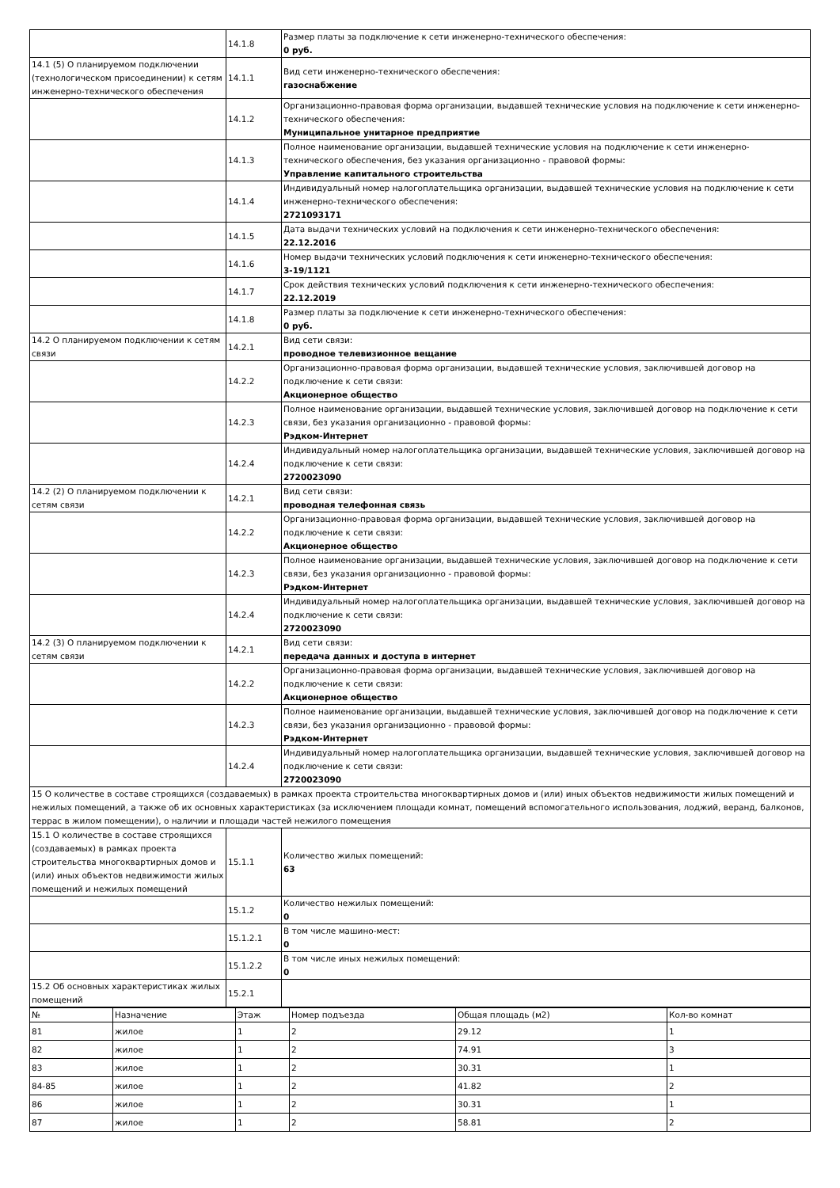| | 14.1.8 | Размер платы за подключение к сети инженерно-технического обеспечения: 0 руб. |
| 14.1 (5) О планируемом подключении (технологическом присоединении) к сетям инженерно-технического обеспечения | 14.1.1 | Вид сети инженерно-технического обеспечения: газоснабжение |
| | 14.1.2 | Организационно-правовая форма организации, выдавшей технические условия на подключение к сети инженерно-технического обеспечения: Муниципальное унитарное предприятие |
| | 14.1.3 | Полное наименование организации, выдавшей технические условия на подключение к сети инженерно-технического обеспечения, без указания организационно - правовой формы: Управление капитального строительства |
| | 14.1.4 | Индивидуальный номер налогоплательщика организации, выдавшей технические условия на подключение к сети инженерно-технического обеспечения: 2721093171 |
| | 14.1.5 | Дата выдачи технических условий на подключения к сети инженерно-технического обеспечения: 22.12.2016 |
| | 14.1.6 | Номер выдачи технических условий подключения к сети инженерно-технического обеспечения: 3-19/1121 |
| | 14.1.7 | Срок действия технических условий подключения к сети инженерно-технического обеспечения: 22.12.2019 |
| | 14.1.8 | Размер платы за подключение к сети инженерно-технического обеспечения: 0 руб. |
| 14.2 О планируемом подключении к сетям связи | 14.2.1 | Вид сети связи: проводное телевизионное вещание |
| | 14.2.2 | Организационно-правовая форма организации, выдавшей технические условия, заключившей договор на подключение к сети связи: Акционерное общество |
| | 14.2.3 | Полное наименование организации, выдавшей технические условия, заключившей договор на подключение к сети связи, без указания организационно - правовой формы: Рэдком-Интернет |
| | 14.2.4 | Индивидуальный номер налогоплательщика организации, выдавшей технические условия, заключившей договор на подключение к сети связи: 2720023090 |
| 14.2 (2) О планируемом подключении к сетям связи | 14.2.1 | Вид сети связи: проводная телефонная связь |
| | 14.2.2 | Организационно-правовая форма организации, выдавшей технические условия, заключившей договор на подключение к сети связи: Акционерное общество |
| | 14.2.3 | Полное наименование организации, выдавшей технические условия, заключившей договор на подключение к сети связи, без указания организационно - правовой формы: Рэдком-Интернет |
| | 14.2.4 | Индивидуальный номер налогоплательщика организации, выдавшей технические условия, заключившей договор на подключение к сети связи: 2720023090 |
| 14.2 (3) О планируемом подключении к сетям связи | 14.2.1 | Вид сети связи: передача данных и доступа в интернет |
| | 14.2.2 | Организационно-правовая форма организации, выдавшей технические условия, заключившей договор на подключение к сети связи: Акционерное общество |
| | 14.2.3 | Полное наименование организации, выдавшей технические условия, заключившей договор на подключение к сети связи, без указания организационно - правовой формы: Рэдком-Интернет |
| | 14.2.4 | Индивидуальный номер налогоплательщика организации, выдавшей технические условия, заключившей договор на подключение к сети связи: 2720023090 |
| 15 О количестве в составе строящихся (создаваемых) в рамках проекта строительства многоквартирных домов и (или) иных объектов недвижимости жилых помещений и нежилых помещений, а также об их основных характеристиках (за исключением площади комнат, помещений вспомогательного использования, лоджий, веранд, балконов, террас в жилом помещении), о наличии и площади частей нежилого помещения | | |
| 15.1 О количестве в составе строящихся (создаваемых) в рамках проекта строительства многоквартирных домов и (или) иных объектов недвижимости жилых помещений и нежилых помещений | 15.1.1 | Количество жилых помещений: 63 |
| | 15.1.2 | Количество нежилых помещений: 0 |
| | 15.1.2.1 | В том числе машино-мест: 0 |
| | 15.1.2.2 | В том числе иных нежилых помещений: 0 |
| 15.2 Об основных характеристиках жилых помещений | 15.2.1 | |
| № | Назначение | Этаж | Номер подъезда | Общая площадь (м2) | Кол-во комнат |
| --- | --- | --- | --- | --- | --- |
| 81 | жилое | 1 | 2 | 29.12 | 1 |
| 82 | жилое | 1 | 2 | 74.91 | 3 |
| 83 | жилое | 1 | 2 | 30.31 | 1 |
| 84-85 | жилое | 1 | 2 | 41.82 | 2 |
| 86 | жилое | 1 | 2 | 30.31 | 1 |
| 87 | жилое | 1 | 2 | 58.81 | 2 |